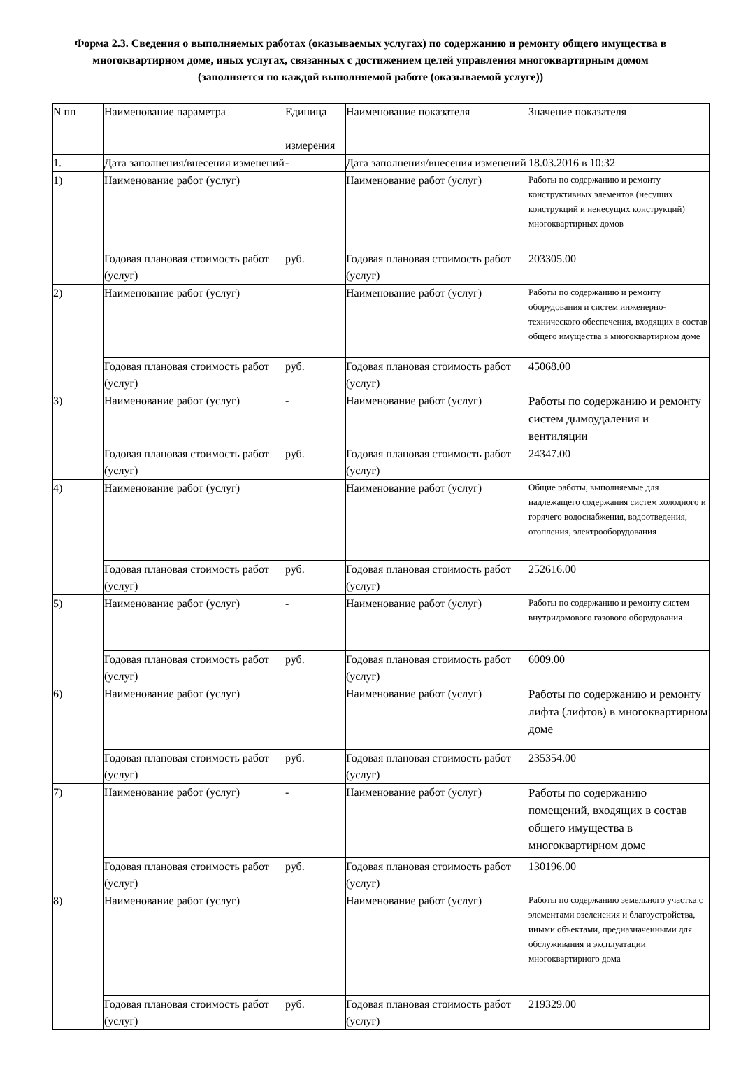Форма 2.3. Сведения о выполняемых работах (оказываемых услугах) по содержанию и ремонту общего имущества в многоквартирном доме, иных услугах, связанных с достижением целей управления многоквартирным домом (заполняется по каждой выполняемой работе (оказываемой услуге))
| N пп | Наименование параметра | Единица измерения | Наименование показателя | Значение показателя |
| --- | --- | --- | --- | --- |
| 1. | Дата заполнения/внесения изменений | - | Дата заполнения/внесения изменений | 18.03.2016 в 10:32 |
| 1) | Наименование работ (услуг) | | Наименование работ (услуг) | Работы по содержанию и ремонту конструктивных элементов (несущих конструкций и ненесущих конструкций) многоквартирных домов |
| | Годовая плановая стоимость работ (услуг) | руб. | Годовая плановая стоимость работ (услуг) | 203305.00 |
| 2) | Наименование работ (услуг) | | Наименование работ (услуг) | Работы по содержанию и ремонту оборудования и систем инженерно-технического обеспечения, входящих в состав общего имущества в многоквартирном доме |
| | Годовая плановая стоимость работ (услуг) | руб. | Годовая плановая стоимость работ (услуг) | 45068.00 |
| 3) | Наименование работ (услуг) | - | Наименование работ (услуг) | Работы по содержанию и ремонту систем дымоудаления и вентиляции |
| | Годовая плановая стоимость работ (услуг) | руб. | Годовая плановая стоимость работ (услуг) | 24347.00 |
| 4) | Наименование работ (услуг) | | Наименование работ (услуг) | Общие работы, выполняемые для надлежащего содержания систем холодного и горячего водоснабжения, водоотведения, отопления, электрооборудования |
| | Годовая плановая стоимость работ (услуг) | руб. | Годовая плановая стоимость работ (услуг) | 252616.00 |
| 5) | Наименование работ (услуг) | - | Наименование работ (услуг) | Работы по содержанию и ремонту систем внутридомового газового оборудования |
| | Годовая плановая стоимость работ (услуг) | руб. | Годовая плановая стоимость работ (услуг) | 6009.00 |
| 6) | Наименование работ (услуг) | | Наименование работ (услуг) | Работы по содержанию и ремонту лифта (лифтов) в многоквартирном доме |
| | Годовая плановая стоимость работ (услуг) | руб. | Годовая плановая стоимость работ (услуг) | 235354.00 |
| 7) | Наименование работ (услуг) | - | Наименование работ (услуг) | Работы по содержанию помещений, входящих в состав общего имущества в многоквартирном доме |
| | Годовая плановая стоимость работ (услуг) | руб. | Годовая плановая стоимость работ (услуг) | 130196.00 |
| 8) | Наименование работ (услуг) | | Наименование работ (услуг) | Работы по содержанию земельного участка с элементами озеленения и благоустройства, иными объектами, предназначенными для обслуживания и эксплуатации многоквартирного дома |
| | Годовая плановая стоимость работ (услуг) | руб. | Годовая плановая стоимость работ (услуг) | 219329.00 |